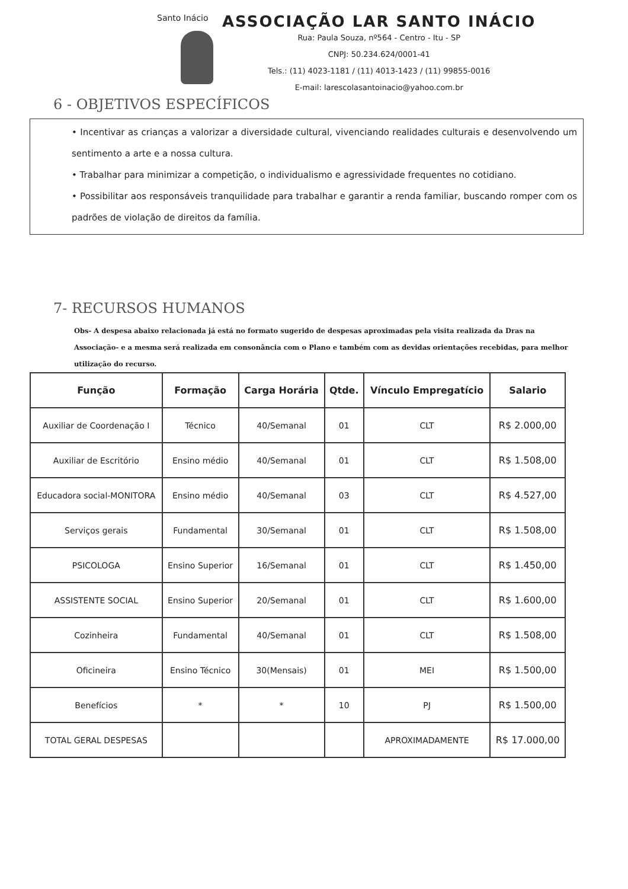Santo Inácio
ASSOCIAÇÃO LAR SANTO INÁCIO
Rua: Paula Souza, nº564 - Centro - Itu - SP
CNPJ: 50.234.624/0001-41
Tels.: (11) 4023-1181 / (11) 4013-1423 / (11) 99855-0016
E-mail: larescolasantoinacio@yahoo.com.br
6 - OBJETIVOS ESPECÍFICOS
• Incentivar as crianças a valorizar a diversidade cultural, vivenciando realidades culturais e desenvolvendo um sentimento a arte e a nossa cultura.
• Trabalhar para minimizar a competição, o individualismo e agressividade frequentes no cotidiano.
• Possibilitar aos responsáveis tranquilidade para trabalhar e garantir a renda familiar, buscando romper com os padrões de violação de direitos da família.
7- RECURSOS HUMANOS
Obs- A despesa abaixo relacionada já está no formato sugerido de despesas aproximadas pela visita realizada da Dras na Associação- e a mesma será realizada em consonância com o Plano e também com as devidas orientações recebidas, para melhor utilização do recurso.
| Função | Formação | Carga Horária | Qtde. | Vínculo Empregatício | Salario |
| --- | --- | --- | --- | --- | --- |
| Auxiliar de Coordenação I | Técnico | 40/Semanal | 01 | CLT | R$ 2.000,00 |
| Auxiliar de Escritório | Ensino médio | 40/Semanal | 01 | CLT | R$ 1.508,00 |
| Educadora social-MONITORA | Ensino médio | 40/Semanal | 03 | CLT | R$ 4.527,00 |
| Serviços gerais | Fundamental | 30/Semanal | 01 | CLT | R$ 1.508,00 |
| PSICOLOGA | Ensino Superior | 16/Semanal | 01 | CLT | R$ 1.450,00 |
| ASSISTENTE SOCIAL | Ensino Superior | 20/Semanal | 01 | CLT | R$ 1.600,00 |
| Cozinheira | Fundamental | 40/Semanal | 01 | CLT | R$ 1.508,00 |
| Oficineira | Ensino Técnico | 30(Mensais) | 01 | MEI | R$ 1.500,00 |
| Benefícios | * | * | 10 | PJ | R$ 1.500,00 |
| TOTAL GERAL DESPESAS | | | | APROXIMADAMENTE | R$ 17.000,00 |